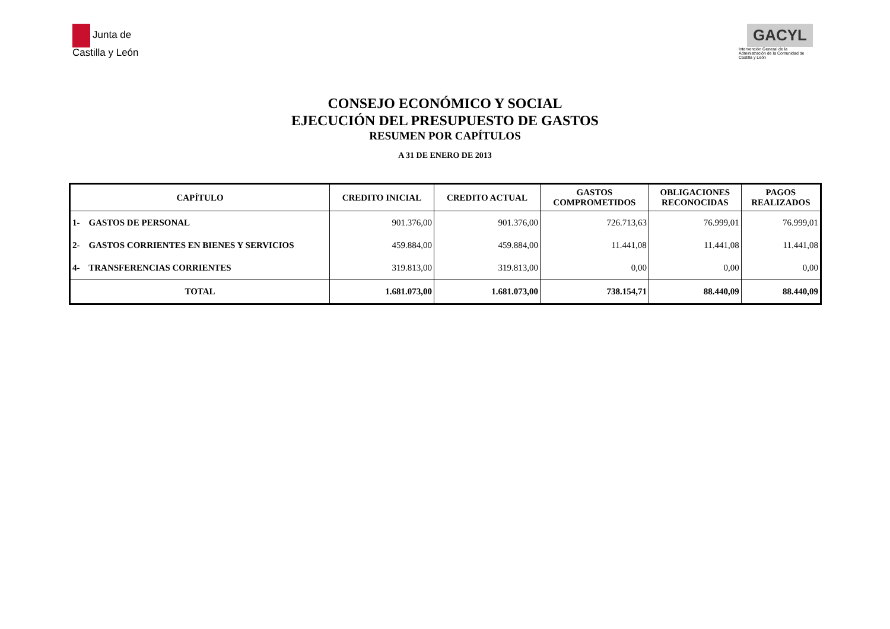Junta de
Castilla y León
GACYL
Intervención General de la Administración de la Comunidad de Castilla y León
CONSEJO ECONÓMICO Y SOCIAL
EJECUCIÓN DEL PRESUPUESTO DE GASTOS
RESUMEN POR CAPÍTULOS
A 31 DE ENERO DE 2013
| CAPÍTULO | CREDITO INICIAL | CREDITO ACTUAL | GASTOS COMPROMETIDOS | OBLIGACIONES RECONOCIDAS | PAGOS REALIZADOS |
| --- | --- | --- | --- | --- | --- |
| 1- GASTOS DE PERSONAL | 901.376,00 | 901.376,00 | 726.713,63 | 76.999,01 | 76.999,01 |
| 2- GASTOS CORRIENTES EN BIENES Y SERVICIOS | 459.884,00 | 459.884,00 | 11.441,08 | 11.441,08 | 11.441,08 |
| 4- TRANSFERENCIAS CORRIENTES | 319.813,00 | 319.813,00 | 0,00 | 0,00 | 0,00 |
| TOTAL | 1.681.073,00 | 1.681.073,00 | 738.154,71 | 88.440,09 | 88.440,09 |